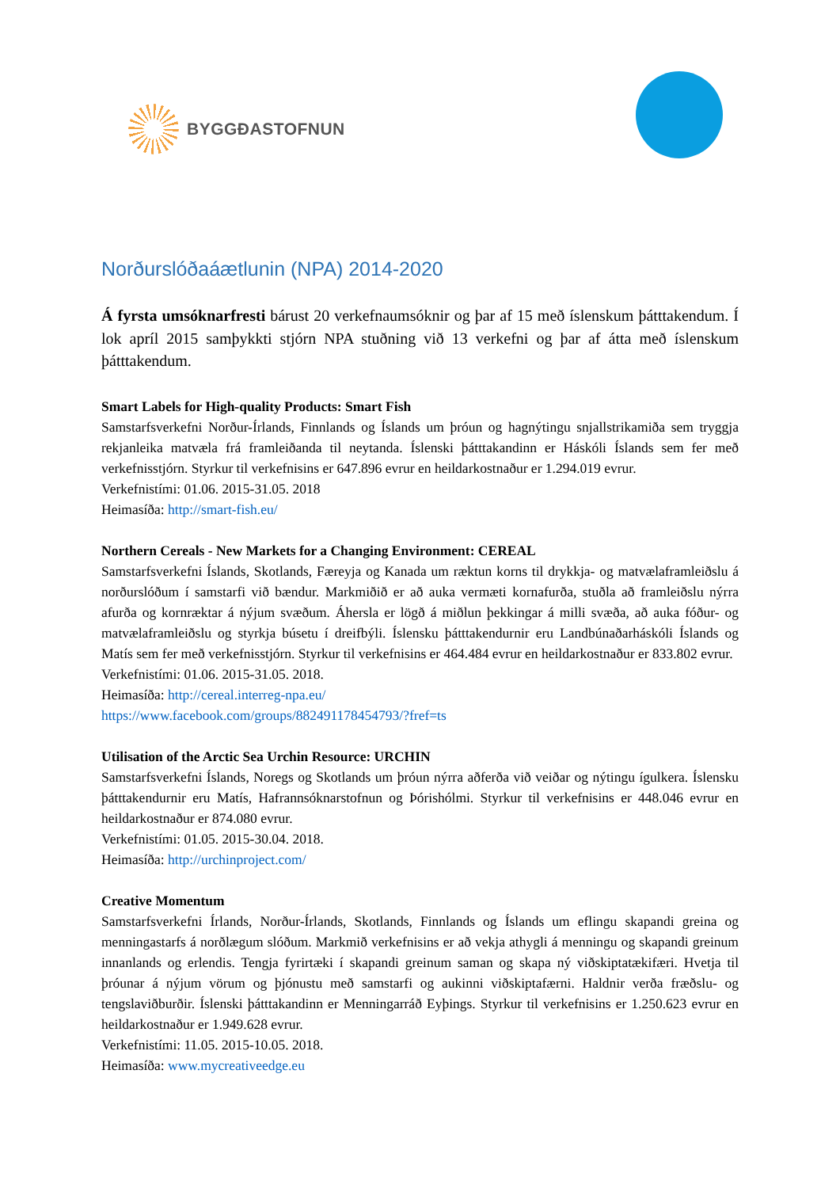BYGGÐASTOFNUN
Norðurslóðaáætlunin (NPA) 2014-2020
Á fyrsta umsóknarfresti bárust 20 verkefnaumsóknir og þar af 15 með íslenskum þátttakendum. Í lok apríl 2015 samþykkti stjórn NPA stuðning við 13 verkefni og þar af átta með íslenskum þátttakendum.
Smart Labels for High-quality Products: Smart Fish
Samstarfsverkefni Norður-Írlands, Finnlands og Íslands um þróun og hagnýtingu snjallstrikamiða sem tryggja rekjanleika matvæla frá framleiðanda til neytanda. Íslenski þátttakandinn er Háskóli Íslands sem fer með verkefnisstjórn. Styrkur til verkefnisins er 647.896 evrur en heildarkostnaður er 1.294.019 evrur.
Verkefnistími: 01.06. 2015-31.05. 2018
Heimasíða: http://smart-fish.eu/
Northern Cereals - New Markets for a Changing Environment: CEREAL
Samstarfsverkefni Íslands, Skotlands, Færeyja og Kanada um ræktun korns til drykkja- og matvælaframleiðslu á norðurslóðum í samstarfi við bændur. Markmiðið er að auka vermæti kornafurða, stuðla að framleiðslu nýrra afurða og kornræktar á nýjum svæðum. Áhersla er lögð á miðlun þekkingar á milli svæða, að auka fóður- og matvælaframleiðslu og styrkja búsetu í dreifbýli. Íslensku þátttakendurnir eru Landbúnaðarháskóli Íslands og Matís sem fer með verkefnisstjórn. Styrkur til verkefnisins er 464.484 evrur en heildarkostnaður er 833.802 evrur.
Verkefnistími: 01.06. 2015-31.05. 2018.
Heimasíða: http://cereal.interreg-npa.eu/
https://www.facebook.com/groups/882491178454793/?fref=ts
Utilisation of the Arctic Sea Urchin Resource: URCHIN
Samstarfsverkefni Íslands, Noregs og Skotlands um þróun nýrra aðferða við veiðar og nýtingu ígulkera. Íslensku þátttakendurnir eru Matís, Hafrannsóknarstofnun og Þórishólmi. Styrkur til verkefnisins er 448.046 evrur en heildarkostnaður er 874.080 evrur.
Verkefnistími: 01.05. 2015-30.04. 2018.
Heimasíða: http://urchinproject.com/
Creative Momentum
Samstarfsverkefni Írlands, Norður-Írlands, Skotlands, Finnlands og Íslands um eflingu skapandi greina og menningastarfs á norðlægum slóðum. Markmið verkefnisins er að vekja athygli á menningu og skapandi greinum innanlands og erlendis. Tengja fyrirtæki í skapandi greinum saman og skapa ný viðskiptatækifæri. Hvetja til þróunar á nýjum vörum og þjónustu með samstarfi og aukinni viðskiptafærni. Haldnir verða fræðslu- og tengslaviðburðir. Íslenski þátttakandinn er Menningarráð Eyþings. Styrkur til verkefnisins er 1.250.623 evrur en heildarkostnaður er 1.949.628 evrur.
Verkefnistími: 11.05. 2015-10.05. 2018.
Heimasíða: www.mycreativeedge.eu